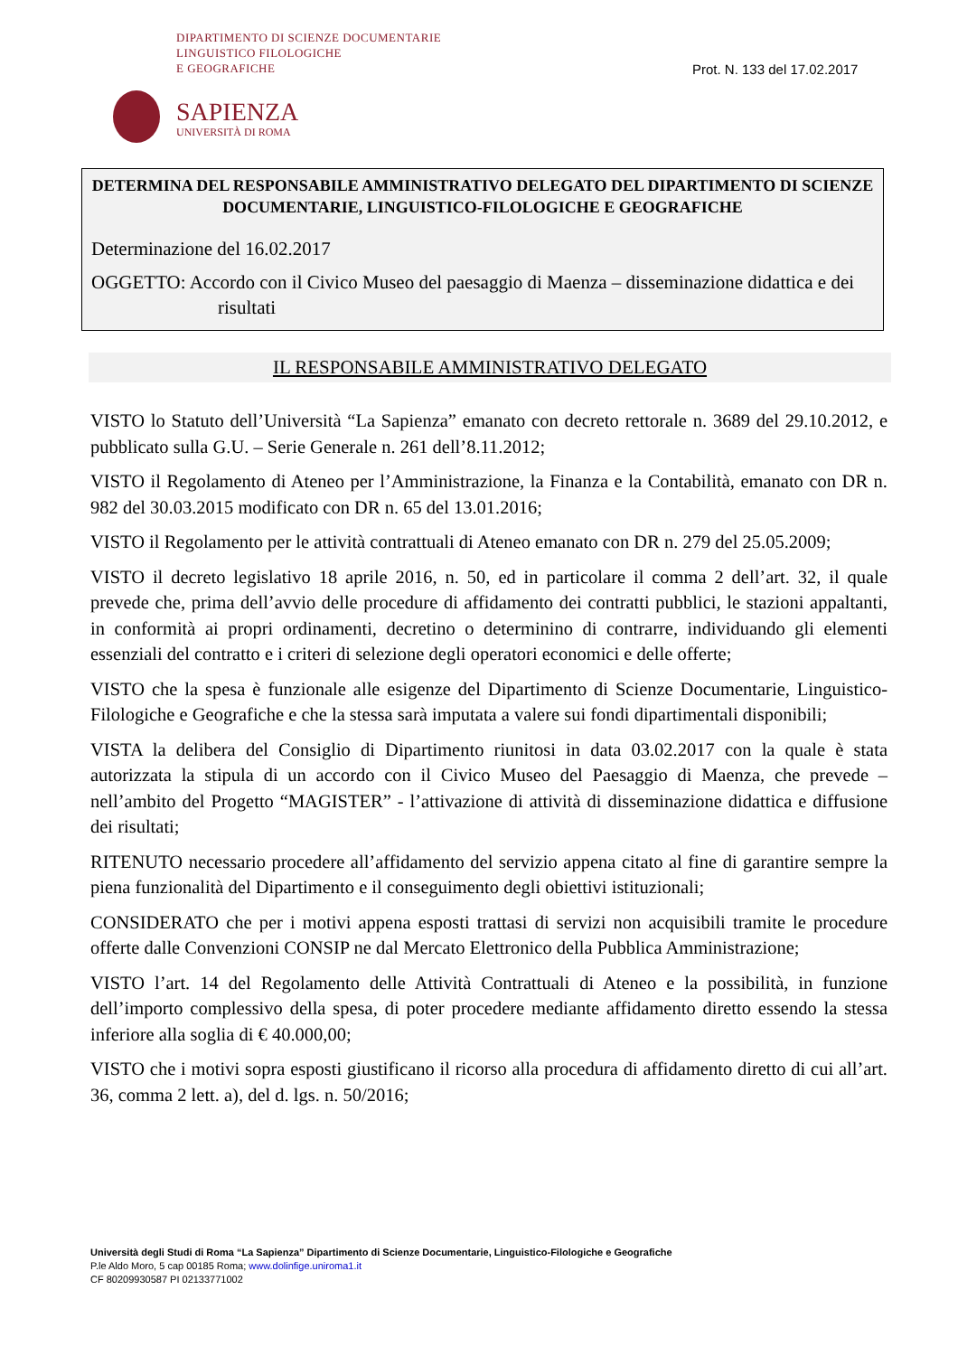DIPARTIMENTO DI SCIENZE DOCUMENTARIE
LINGUISTICO FILOLOGICHE
E GEOGRAFICHE
Prot. N. 133 del 17.02.2017
SAPIENZA
UNIVERSITÀ DI ROMA
DETERMINA DEL RESPONSABILE AMMINISTRATIVO DELEGATO DEL DIPARTIMENTO DI SCIENZE DOCUMENTARIE, LINGUISTICO-FILOLOGICHE E GEOGRAFICHE
Determinazione del 16.02.2017
OGGETTO: Accordo con il Civico Museo del paesaggio di Maenza – disseminazione didattica e dei risultati
IL RESPONSABILE AMMINISTRATIVO DELEGATO
VISTO lo Statuto dell’Università “La Sapienza” emanato con decreto rettorale n. 3689 del 29.10.2012, e pubblicato sulla G.U. – Serie Generale n. 261 dell’8.11.2012;
VISTO il Regolamento di Ateneo per l’Amministrazione, la Finanza e la Contabilità, emanato con DR n. 982 del 30.03.2015 modificato con DR n. 65 del 13.01.2016;
VISTO il Regolamento per le attività contrattuali di Ateneo emanato con DR n. 279 del 25.05.2009;
VISTO il decreto legislativo 18 aprile 2016, n. 50, ed in particolare il comma 2 dell’art. 32, il quale prevede che, prima dell’avvio delle procedure di affidamento dei contratti pubblici, le stazioni appaltanti, in conformità ai propri ordinamenti, decretino o determinino di contrarre, individuando gli elementi essenziali del contratto e i criteri di selezione degli operatori economici e delle offerte;
VISTO che la spesa è funzionale alle esigenze del Dipartimento di Scienze Documentarie, Linguistico-Filologiche e Geografiche e che la stessa sarà imputata a valere sui fondi dipartimentali disponibili;
VISTA la delibera del Consiglio di Dipartimento riunitosi in data 03.02.2017 con la quale è stata autorizzata la stipula di un accordo con il Civico Museo del Paesaggio di Maenza, che prevede – nell’ambito del Progetto “MAGISTER” - l’attivazione di attività di disseminazione didattica e diffusione dei risultati;
RITENUTO necessario procedere all’affidamento del servizio appena citato al fine di garantire sempre la piena funzionalità del Dipartimento e il conseguimento degli obiettivi istituzionali;
CONSIDERATO che per i motivi appena esposti trattasi di servizi non acquisibili tramite le procedure offerte dalle Convenzioni CONSIP ne dal Mercato Elettronico della Pubblica Amministrazione;
VISTO l’art. 14 del Regolamento delle Attività Contrattuali di Ateneo e la possibilità, in funzione dell’importo complessivo della spesa, di poter procedere mediante affidamento diretto essendo la stessa inferiore alla soglia di € 40.000,00;
VISTO che i motivi sopra esposti giustificano il ricorso alla procedura di affidamento diretto di cui all’art. 36, comma 2 lett. a), del d. lgs. n. 50/2016;
Università degli Studi di Roma “La Sapienza” Dipartimento di Scienze Documentarie, Linguistico-Filologiche e Geografiche
P.le Aldo Moro, 5 cap 00185 Roma; www.dolinfige.uniroma1.it
CF 80209930587 PI 02133771002